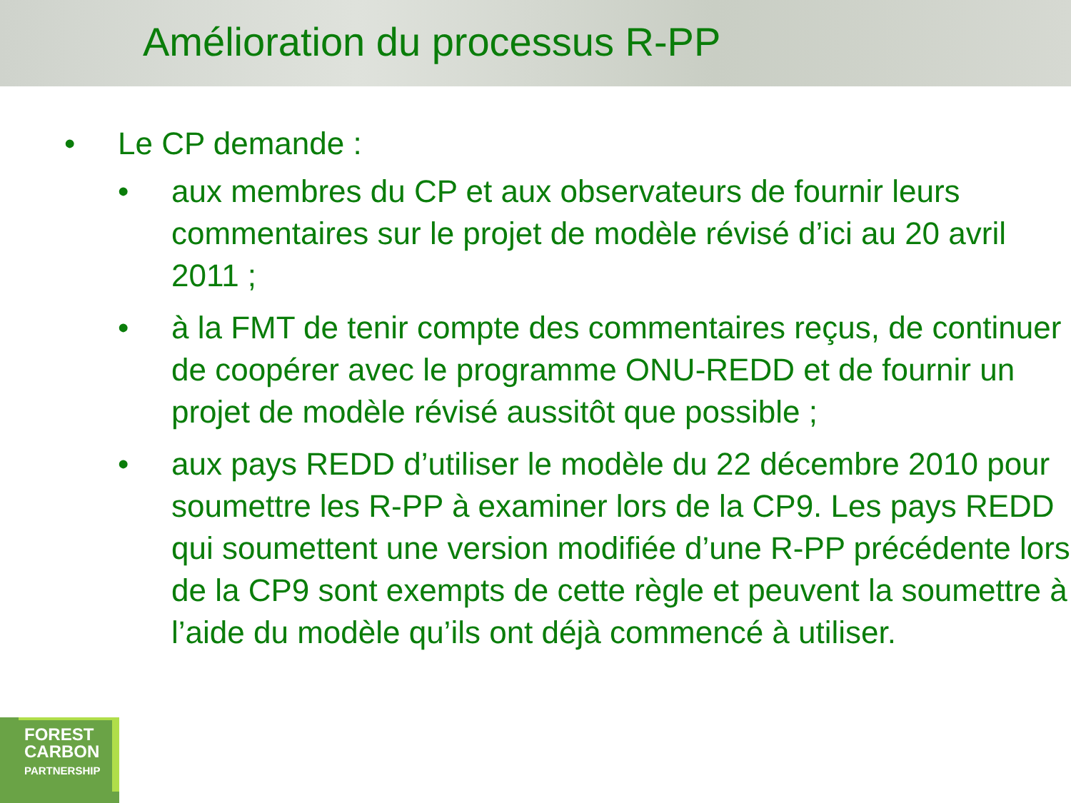Amélioration du processus R-PP
• Le CP demande :
• aux membres du CP et aux observateurs de fournir leurs commentaires sur le projet de modèle révisé d’ici au 20 avril 2011 ;
• à la FMT de tenir compte des commentaires reçus, de continuer de coopérer avec le programme ONU-REDD et de fournir un projet de modèle révisé aussitôt que possible ;
• aux pays REDD d’utiliser le modèle du 22 décembre 2010 pour soumettre les R-PP à examiner lors de la CP9. Les pays REDD qui soumettent une version modifiée d’une R-PP précédente lors de la CP9 sont exempts de cette règle et peuvent la soumettre à l’aide du modèle qu’ils ont déjà commencé à utiliser.
FOREST
CARBON
PARTNERSHIP